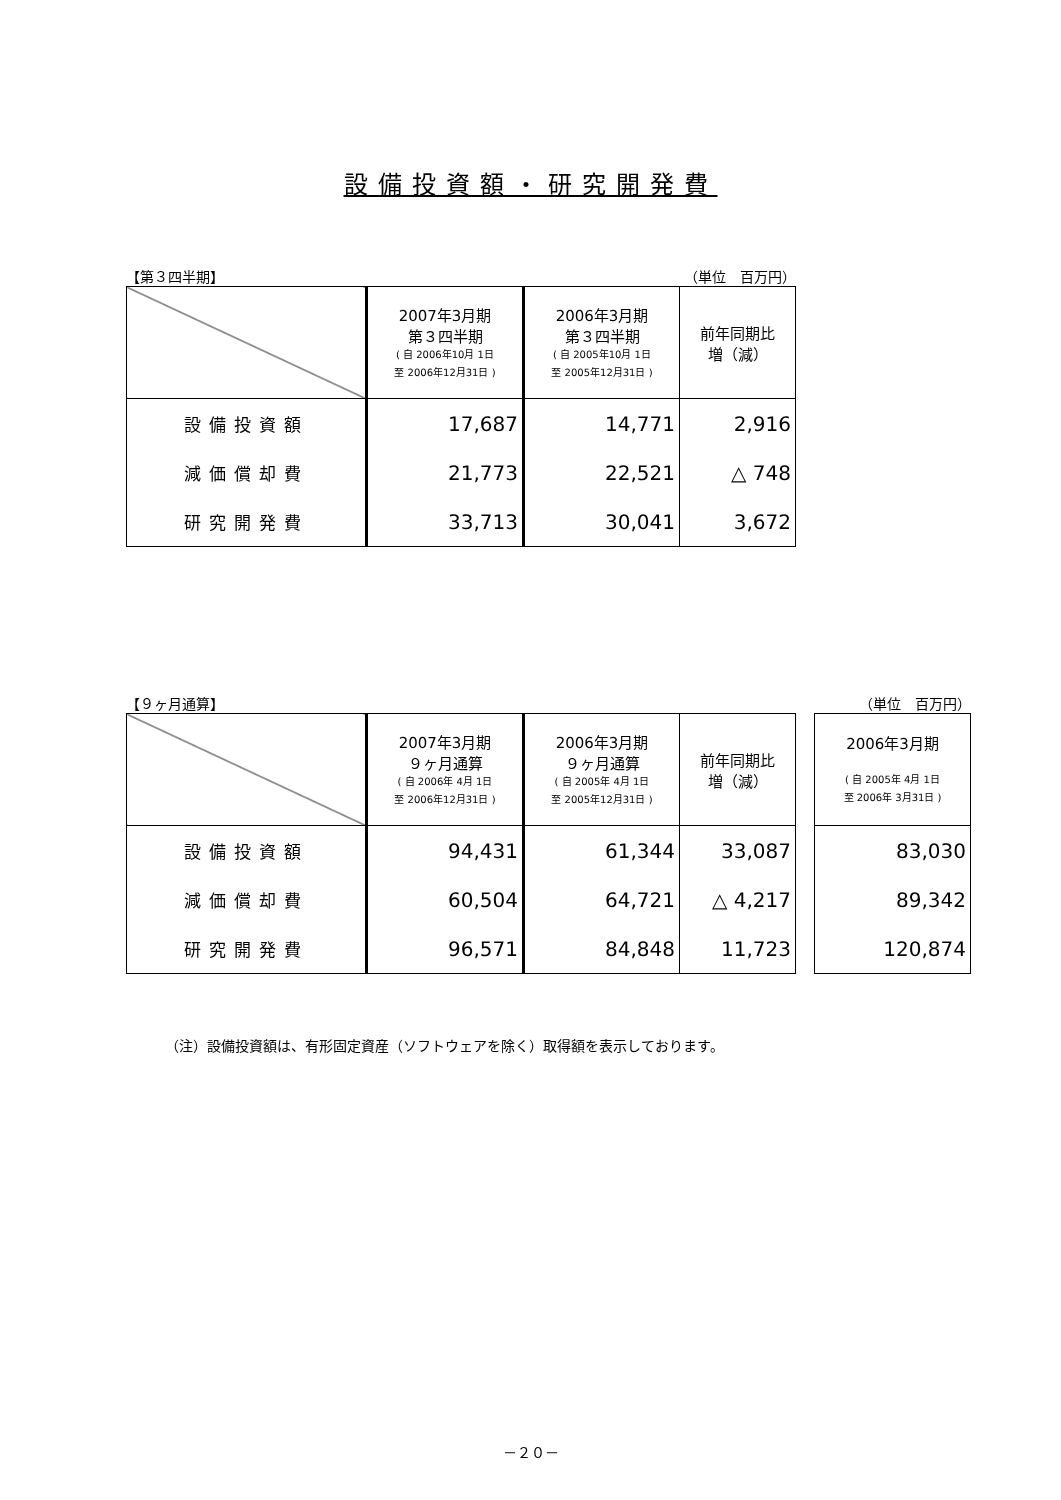設備投資額・研究開発費
【第３四半期】 （単位　百万円）
| | 2007年3月期 第３四半期 ( 自 2006年10月 1日 至 2006年12月31日 ) | 2006年3月期 第３四半期 ( 自 2005年10月 1日 至 2005年12月31日 ) | 前年同期比 増（減） |
| 設備投資額 | 17,687 | 14,771 | 2,916 |
| 減価償却費 | 21,773 | 22,521 | △ 748 |
| 研究開発費 | 33,713 | 30,041 | 3,672 |
【９ヶ月通算】 （単位　百万円）
| | 2007年3月期 ９ヶ月通算 ( 自 2006年 4月 1日 至 2006年12月31日 ) | 2006年3月期 ９ヶ月通算 ( 自 2005年 4月 1日 至 2005年12月31日 ) | 前年同期比 増（減） |
| 設備投資額 | 94,431 | 61,344 | 33,087 |
| 減価償却費 | 60,504 | 64,721 | △ 4,217 |
| 研究開発費 | 96,571 | 84,848 | 11,723 |
| 2006年3月期 ( 自 2005年 4月 1日 至 2006年 3月31日 ) |
| 83,030 |
| 89,342 |
| 120,874 |
（注）設備投資額は、有形固定資産（ソフトウェアを除く）取得額を表示しております。
－２０－